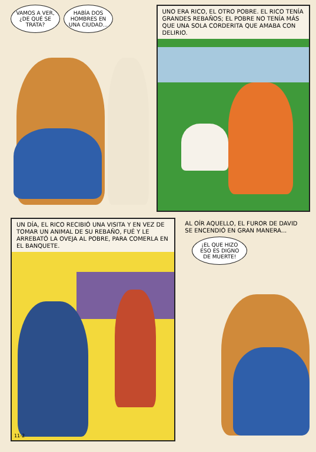VAMOS A VER, ¿DE QUÉ SE TRATA?
HABÍA DOS HOMBRES EN UNA CIUDAD...
UNO ERA RICO, EL OTRO POBRE. EL RICO TENÍA GRANDES REBAÑOS; EL POBRE NO TENÍA MÁS QUE UNA SOLA CORDERITA QUE AMABA CON DELIRIO.
UN DÍA, EL RICO RECIBIÓ UNA VISITA Y EN VEZ DE TOMAR UN ANIMAL DE SU REBAÑO, FUÉ Y LE ARREBATÓ LA OVEJA AL POBRE, PARA COMERLA EN EL BANQUETE.
11-2
AL OÍR AQUELLO, EL FUROR DE DAVID SE ENCENDIÓ EN GRAN MANERA...
¡EL QUE HIZO ESO ES DIGNO DE MUERTE!